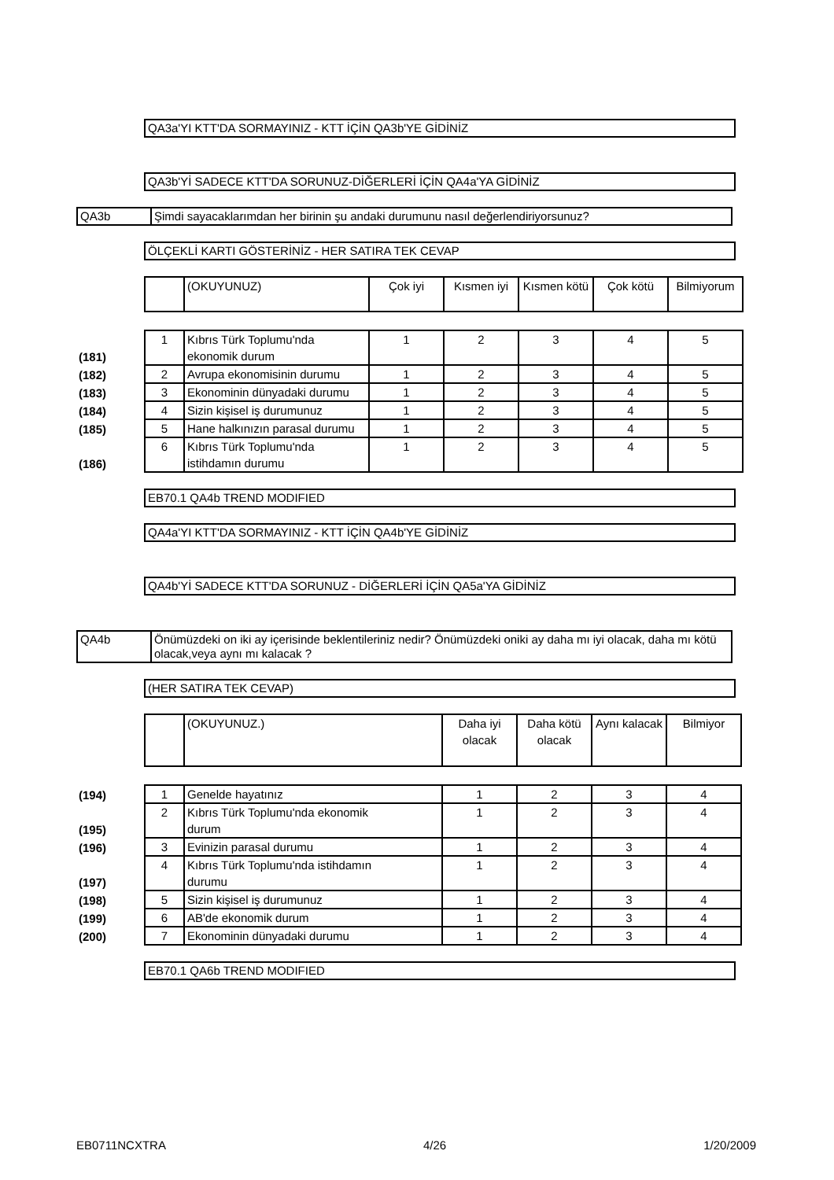QA3a'YI KTT'DA SORMAYINIZ - KTT İÇİN QA3b'YE GİDİNİZ
QA3b'Yİ SADECE KTT'DA SORUNUZ-DİĞERLERİ İÇİN QA4a'YA GİDİNİZ
QA3b Şimdi sayacaklarımdan her birinin şu andaki durumunu nasıl değerlendiriyorsunuz?
ÖLÇEKLİ KARTI GÖSTERİNİZ - HER SATIRA TEK CEVAP
| | | (OKUYUNUZ) | Çok iyi | Kısmen iyi | Kısmen kötü | Çok kötü | Bilmiyorum |
| (181) | 1 | Kıbrıs Türk Toplumu'nda ekonomik durum | 1 | 2 | 3 | 4 | 5 |
| (182) | 2 | Avrupa ekonomisinin durumu | 1 | 2 | 3 | 4 | 5 |
| (183) | 3 | Ekonominin dünyadaki durumu | 1 | 2 | 3 | 4 | 5 |
| (184) | 4 | Sizin kişisel iş durumunuz | 1 | 2 | 3 | 4 | 5 |
| (185) | 5 | Hane halkınızın parasal durumu | 1 | 2 | 3 | 4 | 5 |
| (186) | 6 | Kıbrıs Türk Toplumu'nda istihdamın durumu | 1 | 2 | 3 | 4 | 5 |
EB70.1 QA4b TREND MODIFIED
QA4a'YI KTT'DA SORMAYINIZ - KTT İÇİN QA4b'YE GİDİNİZ
QA4b'Yİ SADECE KTT'DA SORUNUZ - DİĞERLERİ İÇİN QA5a'YA GİDİNİZ
QA4b Önümüzdeki on iki ay içerisinde beklentileriniz nedir? Önümüzdeki oniki ay daha mı iyi olacak, daha mı kötü olacak,veya aynı mı kalacak ?
(HER SATIRA TEK CEVAP)
| | | (OKUYUNUZ.) | Daha iyi olacak | Daha kötü olacak | Aynı kalacak | Bilmiyor |
| (194) | 1 | Genelde hayatınız | 1 | 2 | 3 | 4 |
| (195) | 2 | Kıbrıs Türk Toplumu'nda ekonomik durum | 1 | 2 | 3 | 4 |
| (196) | 3 | Evinizin parasal durumu | 1 | 2 | 3 | 4 |
| (197) | 4 | Kıbrıs Türk Toplumu'nda istihdamın durumu | 1 | 2 | 3 | 4 |
| (198) | 5 | Sizin kişisel iş durumunuz | 1 | 2 | 3 | 4 |
| (199) | 6 | AB'de ekonomik durum | 1 | 2 | 3 | 4 |
| (200) | 7 | Ekonominin dünyadaki durumu | 1 | 2 | 3 | 4 |
EB70.1 QA6b TREND MODIFIED
EB0711NCXTRA 4/26 1/20/2009